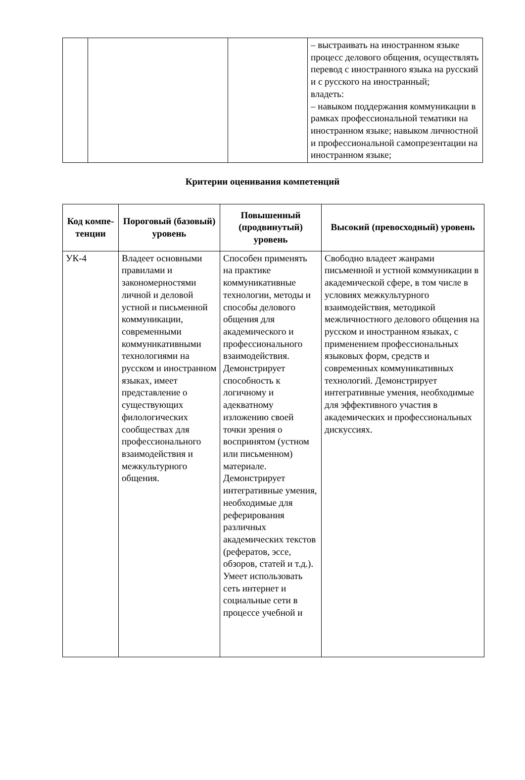| | | | – выстраивать на иностранном языке процесс делового общения, осуществлять перевод с иностранного языка на русский и с русского на иностранный; владеть: – навыком поддержания коммуникации в рамках профессиональной тематики на иностранном языке; навыком личностной и профессиональной самопрезентации на иностранном языке; |
Критерии оценивания компетенций
| Код компе- тенции | Пороговый (базовый) уровень | Повышенный (продвинутый) уровень | Высокий (превосходный) уровень |
| --- | --- | --- | --- |
| УК-4 | Владеет основными правилами и закономерностями личной и деловой устной и письменной коммуникации, современными коммуникативными технологиями на русском и иностранном языках, имеет представление о существующих филологических сообществах для профессионального взаимодействия и межкультурного общения. | Способен применять на практике коммуникативные технологии, методы и способы делового общения для академического и профессионального взаимодействия. Демонстрирует способность к логичному и адекватному изложению своей точки зрения о воспринятом (устном или письменном) материале. Демонстрирует интегративные умения, необходимые для реферирования различных академических текстов (рефератов, эссе, обзоров, статей и т.д.). Умеет использовать сеть интернет и социальные сети в процессе учебной и | Свободно владеет жанрами письменной и устной коммуникации в академической сфере, в том числе в условиях межкультурного взаимодействия, методикой межличностного делового общения на русском и иностранном языках, с применением профессиональных языковых форм, средств и современных коммуникативных технологий. Демонстрирует интегративные умения, необходимые для эффективного участия в академических и профессиональных дискуссиях. |